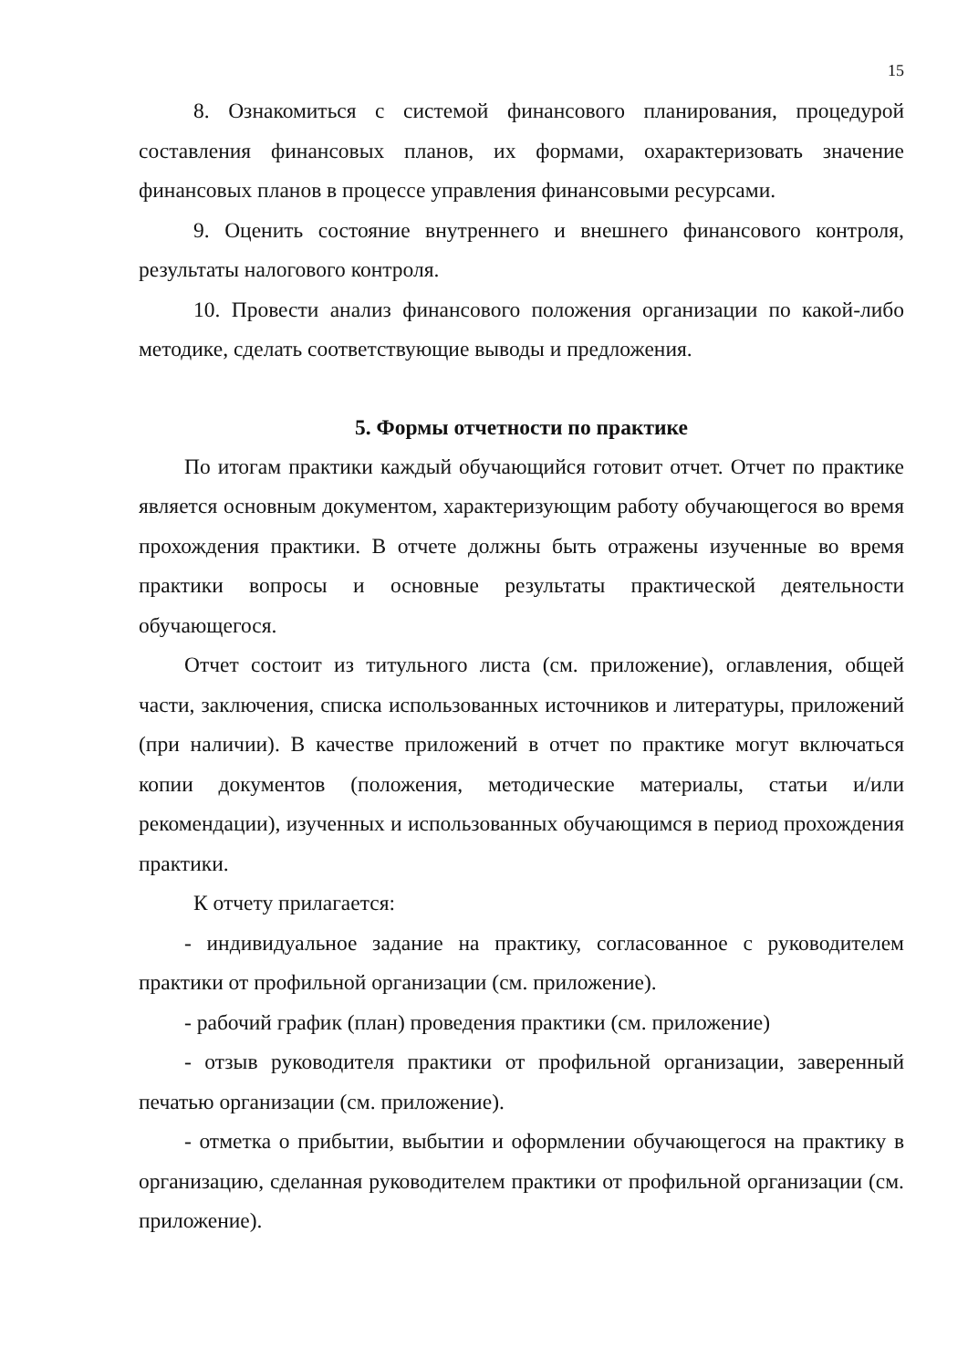15
8. Ознакомиться с системой финансового планирования, процедурой составления финансовых планов, их формами, охарактеризовать значение финансовых планов в процессе управления финансовыми ресурсами.
9. Оценить состояние внутреннего и внешнего финансового контроля, результаты налогового контроля.
10. Провести анализ финансового положения организации по какой-либо методике, сделать соответствующие выводы и предложения.
5. Формы отчетности по практике
По итогам практики каждый обучающийся готовит отчет. Отчет по практике является основным документом, характеризующим работу обучающегося во время прохождения практики. В отчете должны быть отражены изученные во время практики вопросы и основные результаты практической деятельности обучающегося.
Отчет состоит из титульного листа (см. приложение), оглавления, общей части, заключения, списка использованных источников и литературы, приложений (при наличии). В качестве приложений в отчет по практике могут включаться копии документов (положения, методические материалы, статьи и/или рекомендации), изученных и использованных обучающимся в период прохождения практики.
К отчету прилагается:
- индивидуальное задание на практику, согласованное с руководителем практики от профильной организации (см. приложение).
- рабочий график (план) проведения практики (см. приложение)
- отзыв руководителя практики от профильной организации, заверенный печатью организации (см. приложение).
- отметка о прибытии, выбытии и оформлении обучающегося на практику в организацию, сделанная руководителем практики от профильной организации (см. приложение).